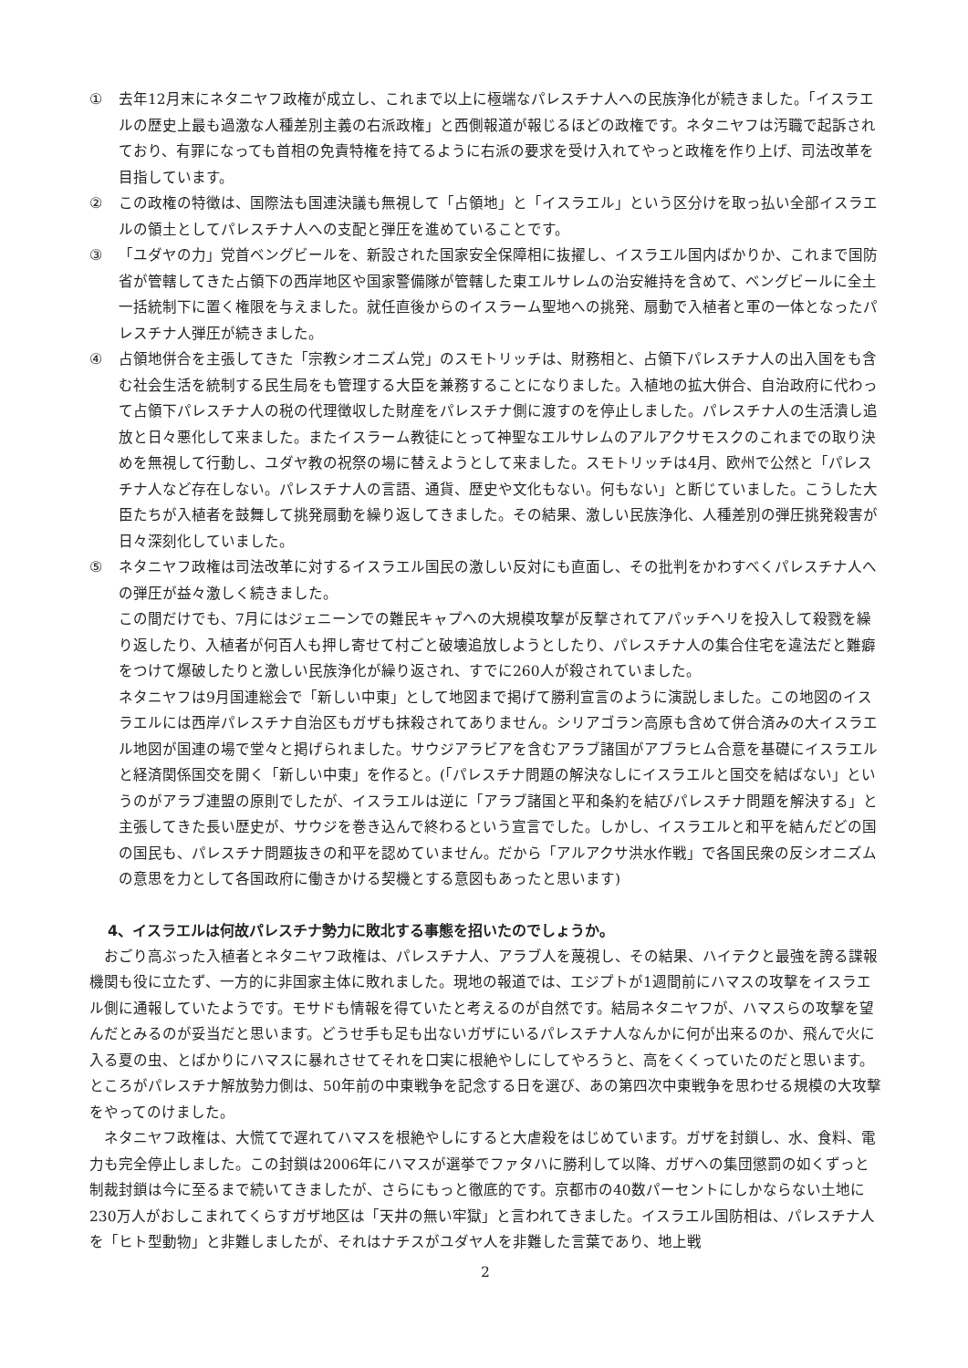① 去年12月末にネタニヤフ政権が成立し、これまで以上に極端なパレスチナ人への民族浄化が続きました。「イスラエルの歴史上最も過激な人種差別主義の右派政権」と西側報道が報じるほどの政権です。ネタニヤフは汚職で起訴されており、有罪になっても首相の免責特権を持てるように右派の要求を受け入れてやっと政権を作り上げ、司法改革を目指しています。
② この政権の特徴は、国際法も国連決議も無視して「占領地」と「イスラエル」という区分けを取っ払い全部イスラエルの領土としてパレスチナ人への支配と弾圧を進めていることです。
③ 「ユダヤの力」党首ベングビールを、新設された国家安全保障相に抜擢し、イスラエル国内ばかりか、これまで国防省が管轄してきた占領下の西岸地区や国家警備隊が管轄した東エルサレムの治安維持を含めて、ベングビールに全土一括統制下に置く権限を与えました。就任直後からのイスラーム聖地への挑発、扇動で入植者と軍の一体となったパレスチナ人弾圧が続きました。
④ 占領地併合を主張してきた「宗教シオニズム党」のスモトリッチは、財務相と、占領下パレスチナ人の出入国をも含む社会生活を統制する民生局をも管理する大臣を兼務することになりました。入植地の拡大併合、自治政府に代わって占領下パレスチナ人の税の代理徴収した財産をパレスチナ側に渡すのを停止しました。パレスチナ人の生活潰し追放と日々悪化して来ました。またイスラーム教徒にとって神聖なエルサレムのアルアクサモスクのこれまでの取り決めを無視して行動し、ユダヤ教の祝祭の場に替えようとして来ました。スモトリッチは4月、欧州で公然と「パレスチナ人など存在しない。パレスチナ人の言語、通貨、歴史や文化もない。何もない」と断じていました。こうした大臣たちが入植者を鼓舞して挑発扇動を繰り返してきました。その結果、激しい民族浄化、人種差別の弾圧挑発殺害が日々深刻化していました。
⑤ ネタニヤフ政権は司法改革に対するイスラエル国民の激しい反対にも直面し、その批判をかわすべくパレスチナ人への弾圧が益々激しく続きました。
この間だけでも、7月にはジェニーンでの難民キャプへの大規模攻撃が反撃されてアパッチヘリを投入して殺戮を繰り返したり、入植者が何百人も押し寄せて村ごと破壊追放しようとしたり、パレスチナ人の集合住宅を違法だと難癖をつけて爆破したりと激しい民族浄化が繰り返され、すでに260人が殺されていました。
ネタニヤフは9月国連総会で「新しい中東」として地図まで掲げて勝利宣言のように演説しました。この地図のイスラエルには西岸パレスチナ自治区もガザも抹殺されてありません。シリアゴラン高原も含めて併合済みの大イスラエル地図が国連の場で堂々と掲げられました。サウジアラビアを含むアラブ諸国がアブラヒム合意を基礎にイスラエルと経済関係国交を開く「新しい中東」を作ると。(「パレスチナ問題の解決なしにイスラエルと国交を結ばない」というのがアラブ連盟の原則でしたが、イスラエルは逆に「アラブ諸国と平和条約を結びパレスチナ問題を解決する」と主張してきた長い歴史が、サウジを巻き込んで終わるという宣言でした。しかし、イスラエルと和平を結んだどの国の国民も、パレスチナ問題抜きの和平を認めていません。だから「アルアクサ洪水作戦」で各国民衆の反シオニズムの意思を力として各国政府に働きかける契機とする意図もあったと思います)
4、イスラエルは何故パレスチナ勢力に敗北する事態を招いたのでしょうか。
おごり高ぶった入植者とネタニヤフ政権は、パレスチナ人、アラブ人を蔑視し、その結果、ハイテクと最強を誇る諜報機関も役に立たず、一方的に非国家主体に敗れました。現地の報道では、エジプトが1週間前にハマスの攻撃をイスラエル側に通報していたようです。モサドも情報を得ていたと考えるのが自然です。結局ネタニヤフが、ハマスらの攻撃を望んだとみるのが妥当だと思います。どうせ手も足も出ないガザにいるパレスチナ人なんかに何が出来るのか、飛んで火に入る夏の虫、とばかりにハマスに暴れさせてそれを口実に根絶やしにしてやろうと、高をくくっていたのだと思います。ところがパレスチナ解放勢力側は、50年前の中東戦争を記念する日を選び、あの第四次中東戦争を思わせる規模の大攻撃をやってのけました。
ネタニヤフ政権は、大慌てで遅れてハマスを根絶やしにすると大虐殺をはじめています。ガザを封鎖し、水、食料、電力も完全停止しました。この封鎖は2006年にハマスが選挙でファタハに勝利して以降、ガザへの集団懲罰の如くずっと制裁封鎖は今に至るまで続いてきましたが、さらにもっと徹底的です。京都市の40数パーセントにしかならない土地に230万人がおしこまれてくらすガザ地区は「天井の無い牢獄」と言われてきました。イスラエル国防相は、パレスチナ人を「ヒト型動物」と非難しましたが、それはナチスがユダヤ人を非難した言葉であり、地上戦
2